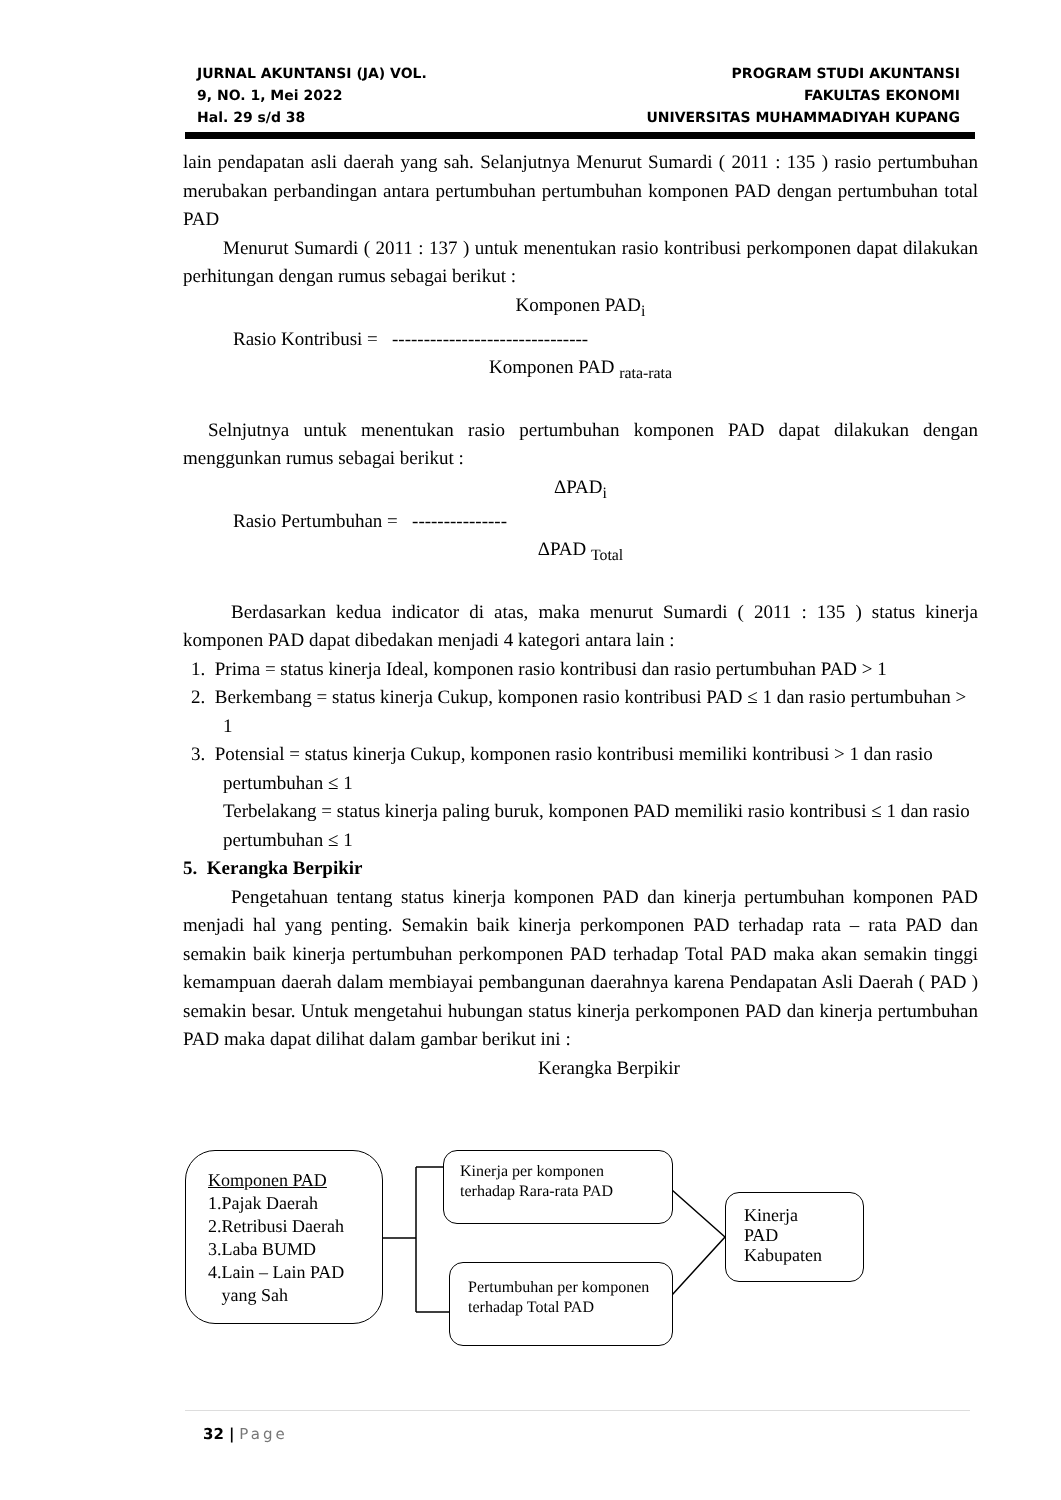JURNAL AKUNTANSI (JA) VOL.
9, NO. 1, Mei 2022
Hal. 29 s/d 38
PROGRAM STUDI AKUNTANSI
FAKULTAS EKONOMI
UNIVERSITAS MUHAMMADIYAH KUPANG
lain pendapatan asli daerah yang sah. Selanjutnya Menurut Sumardi ( 2011 : 135 ) rasio pertumbuhan merubakan perbandingan antara pertumbuhan pertumbuhan komponen PAD dengan pertumbuhan total PAD
Menurut Sumardi ( 2011 : 137 ) untuk menentukan rasio kontribusi perkomponen dapat dilakukan perhitungan dengan rumus sebagai berikut :
Komponen PAD<sub>i</sub>
Rasio Kontribusi = -------------------------------
Komponen PAD <sub>rata-rata</sub>
Selnjutnya untuk menentukan rasio pertumbuhan komponen PAD dapat dilakukan dengan menggunkan rumus sebagai berikut :
ΔPAD<sub>i</sub>
Rasio Pertumbuhan = ---------------
ΔPAD <sub>Total</sub>
Berdasarkan kedua indicator di atas, maka menurut Sumardi ( 2011 : 135 ) status kinerja komponen PAD dapat dibedakan menjadi 4 kategori antara lain :
1. Prima = status kinerja Ideal, komponen rasio kontribusi dan rasio pertumbuhan PAD > 1
2. Berkembang = status kinerja Cukup, komponen rasio kontribusi PAD ≤ 1 dan rasio pertumbuhan > 1
3. Potensial = status kinerja Cukup, komponen rasio kontribusi memiliki kontribusi > 1 dan rasio pertumbuhan ≤ 1
Terbelakang = status kinerja paling buruk, komponen PAD memiliki rasio kontribusi ≤ 1 dan rasio pertumbuhan ≤ 1
5. Kerangka Berpikir
Pengetahuan tentang status kinerja komponen PAD dan kinerja pertumbuhan komponen PAD menjadi hal yang penting. Semakin baik kinerja perkomponen PAD terhadap rata – rata PAD dan semakin baik kinerja pertumbuhan perkomponen PAD terhadap Total PAD maka akan semakin tinggi kemampuan daerah dalam membiayai pembangunan daerahnya karena Pendapatan Asli Daerah ( PAD ) semakin besar. Untuk mengetahui hubungan status kinerja perkomponen PAD dan kinerja pertumbuhan PAD maka dapat dilihat dalam gambar berikut ini :
Kerangka Berpikir
Komponen PAD
1.Pajak Daerah
2.Retribusi Daerah
3.Laba BUMD
4.Lain – Lain PAD
yang Sah
Kinerja per komponen terhadap Rara-rata PAD
Pertumbuhan per komponen terhadap Total PAD
Kinerja
PAD
Kabupaten
32 | Page